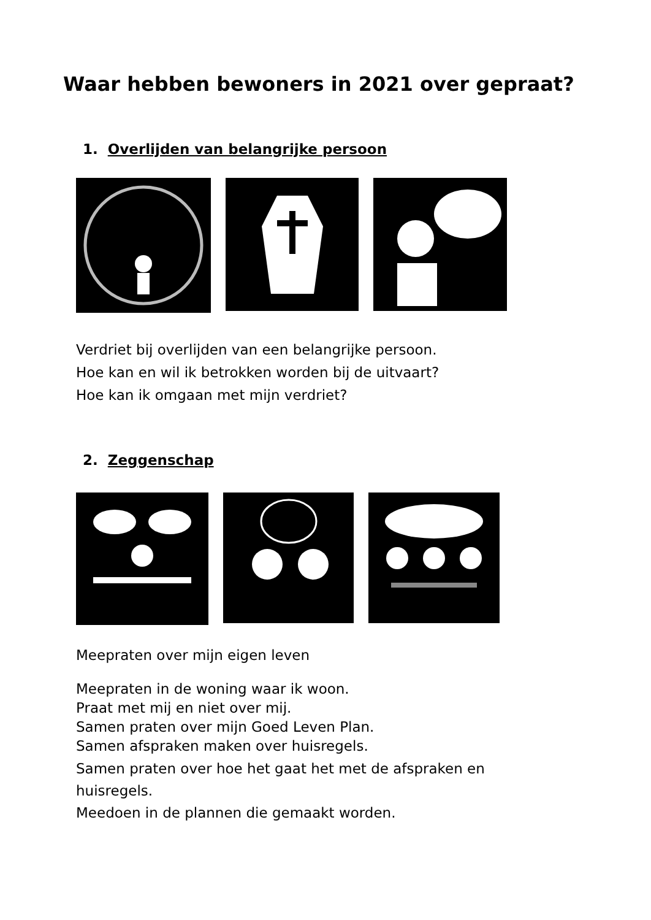Waar hebben bewoners in 2021 over gepraat?
1. Overlijden van belangrijke persoon
Verdriet bij overlijden van een belangrijke persoon.
Hoe kan en wil ik betrokken worden bij de uitvaart?
Hoe kan ik omgaan met mijn verdriet?
2. Zeggenschap
Meepraten over mijn eigen leven
Meepraten in de woning waar ik woon.
Praat met mij en niet over mij.
Samen praten over mijn Goed Leven Plan.
Samen afspraken maken over huisregels.
Samen praten over hoe het gaat het met de afspraken en
huisregels.
Meedoen in de plannen die gemaakt worden.